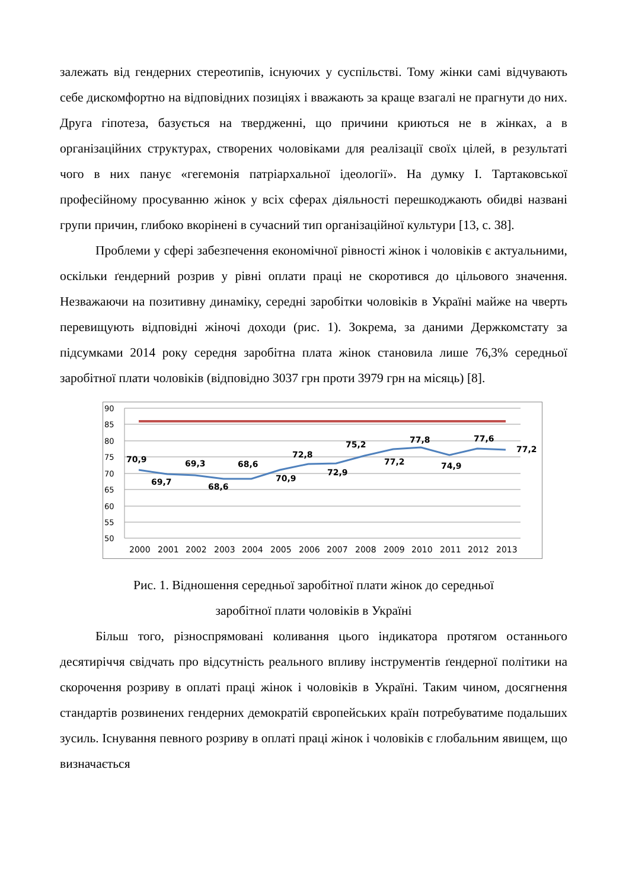залежать від гендерних стереотипів, існуючих у суспільстві. Тому жінки самі відчувають себе дискомфортно на відповідних позиціях і вважають за краще взагалі не прагнути до них. Друга гіпотеза, базується на твердженні, що причини криються не в жінках, а в організаційних структурах, створених чоловіками для реалізації своїх цілей, в результаті чого в них панує «гегемонія патріархальної ідеології». На думку І. Тартаковської професійному просуванню жінок у всіх сферах діяльності перешкоджають обидві названі групи причин, глибоко вкорінені в сучасний тип організаційної культури [13, с. 38].
Проблеми у сфері забезпечення економічної рівності жінок і чоловіків є актуальними, оскільки ґендерний розрив у рівні оплати праці не скоротився до цільового значення. Незважаючи на позитивну динаміку, середні заробітки чоловіків в Україні майже на чверть перевищують відповідні жіночі доходи (рис. 1). Зокрема, за даними Держкомстату за підсумками 2014 року середня заробітна плата жінок становила лише 76,3% середньої заробітної плати чоловіків (відповідно 3037 грн проти 3979 грн на місяць) [8].
90
85
80
75
70
65
60
55
50
2000
2001
2002
2003
2004
2005
2006
2007
2008
2009
2010
2011
2012
2013
70,9
69,7
69,3
68,6
68,6
70,9
72,8
72,9
75,2
77,2
77,8
74,9
77,6
77,2
Рис. 1. Відношення середньої заробітної плати жінок до середньої
заробітної плати чоловіків в Україні
Більш того, різноспрямовані коливання цього індикатора протягом останнього десятиріччя свідчать про відсутність реального впливу інструментів ґендерної політики на скорочення розриву в оплаті праці жінок і чоловіків в Україні. Таким чином, досягнення стандартів розвинених гендерних демократій європейських країн потребуватиме подальших зусиль. Існування певного розриву в оплаті праці жінок і чоловіків є глобальним явищем, що визначається